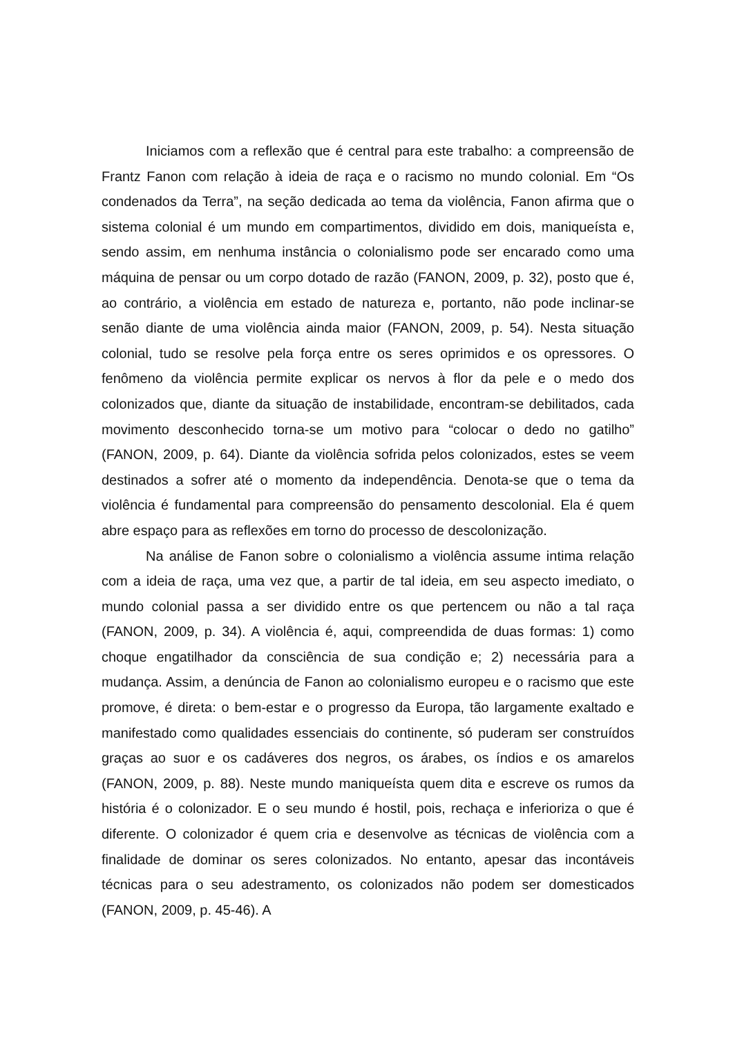Iniciamos com a reflexão que é central para este trabalho: a compreensão de Frantz Fanon com relação à ideia de raça e o racismo no mundo colonial. Em “Os condenados da Terra”, na seção dedicada ao tema da violência, Fanon afirma que o sistema colonial é um mundo em compartimentos, dividido em dois, maniqueísta e, sendo assim, em nenhuma instância o colonialismo pode ser encarado como uma máquina de pensar ou um corpo dotado de razão (FANON, 2009, p. 32), posto que é, ao contrário, a violência em estado de natureza e, portanto, não pode inclinar-se senão diante de uma violência ainda maior (FANON, 2009, p. 54). Nesta situação colonial, tudo se resolve pela força entre os seres oprimidos e os opressores. O fenômeno da violência permite explicar os nervos à flor da pele e o medo dos colonizados que, diante da situação de instabilidade, encontram-se debilitados, cada movimento desconhecido torna-se um motivo para “colocar o dedo no gatilho” (FANON, 2009, p. 64). Diante da violência sofrida pelos colonizados, estes se veem destinados a sofrer até o momento da independência. Denota-se que o tema da violência é fundamental para compreensão do pensamento descolonial. Ela é quem abre espaço para as reflexões em torno do processo de descolonização.
Na análise de Fanon sobre o colonialismo a violência assume intima relação com a ideia de raça, uma vez que, a partir de tal ideia, em seu aspecto imediato, o mundo colonial passa a ser dividido entre os que pertencem ou não a tal raça (FANON, 2009, p. 34). A violência é, aqui, compreendida de duas formas: 1) como choque engatilhador da consciência de sua condição e; 2) necessária para a mudança. Assim, a denúncia de Fanon ao colonialismo europeu e o racismo que este promove, é direta: o bem-estar e o progresso da Europa, tão largamente exaltado e manifestado como qualidades essenciais do continente, só puderam ser construídos graças ao suor e os cadáveres dos negros, os árabes, os índios e os amarelos (FANON, 2009, p. 88). Neste mundo maniqueísta quem dita e escreve os rumos da história é o colonizador. E o seu mundo é hostil, pois, rechaça e inferioriza o que é diferente. O colonizador é quem cria e desenvolve as técnicas de violência com a finalidade de dominar os seres colonizados. No entanto, apesar das incontáveis técnicas para o seu adestramento, os colonizados não podem ser domesticados (FANON, 2009, p. 45-46). A